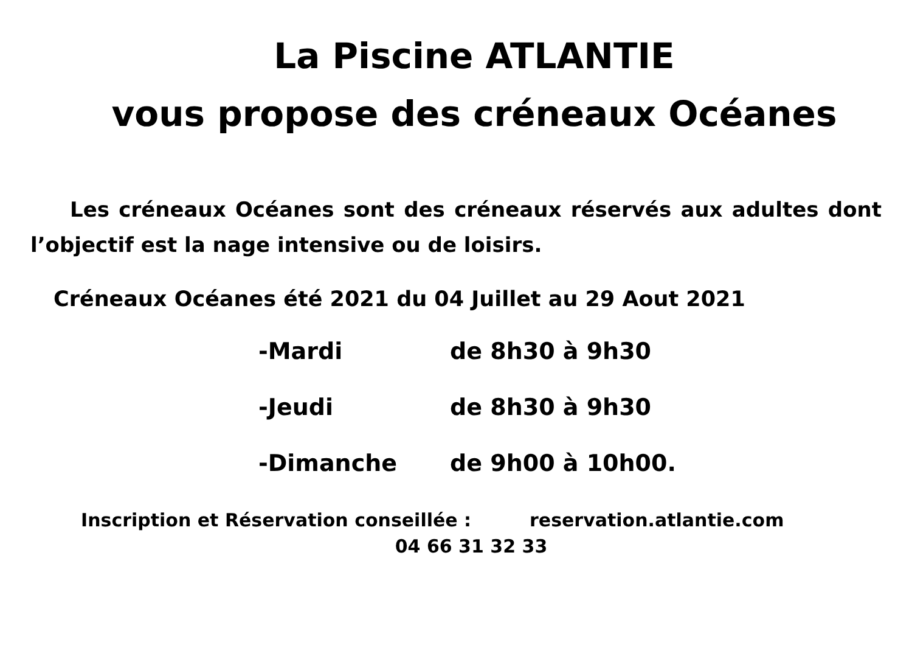La Piscine ATLANTIE
vous propose des créneaux Océanes
Les créneaux Océanes sont des créneaux réservés aux adultes dont l’objectif est la nage intensive ou de loisirs.
Créneaux Océanes été 2021 du 04 Juillet au 29 Aout 2021
-Mardi de 8h30 à 9h30
-Jeudi de 8h30 à 9h30
-Dimanche de 9h00 à 10h00.
Inscription et Réservation conseillée : reservation.atlantie.com
04 66 31 32 33